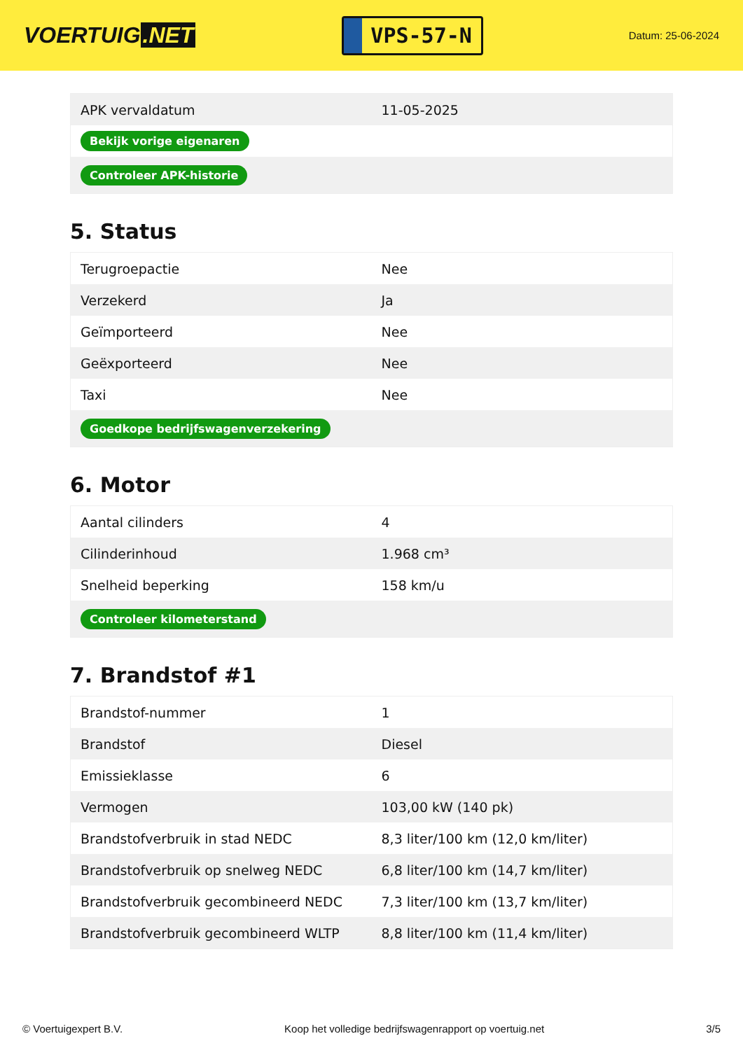VOERTUIG.NET
VPS-57-N
Datum: 25-06-2024
| APK vervaldatum | 11-05-2025 |
| Bekijk vorige eigenaren | |
| Controleer APK-historie | |
5. Status
| Terugroepactie | Nee |
| Verzekerd | Ja |
| Geïmporteerd | Nee |
| Geëxporteerd | Nee |
| Taxi | Nee |
| Goedkope bedrijfswagenverzekering | |
6. Motor
| Aantal cilinders | 4 |
| Cilinderinhoud | 1.968 cm³ |
| Snelheid beperking | 158 km/u |
| Controleer kilometerstand | |
7. Brandstof #1
| Brandstof-nummer | 1 |
| Brandstof | Diesel |
| Emissieklasse | 6 |
| Vermogen | 103,00 kW (140 pk) |
| Brandstofverbruik in stad NEDC | 8,3 liter/100 km (12,0 km/liter) |
| Brandstofverbruik op snelweg NEDC | 6,8 liter/100 km (14,7 km/liter) |
| Brandstofverbruik gecombineerd NEDC | 7,3 liter/100 km (13,7 km/liter) |
| Brandstofverbruik gecombineerd WLTP | 8,8 liter/100 km (11,4 km/liter) |
© Voertuigexpert B.V. Koop het volledige bedrijfswagenrapport op voertuig.net 3/5